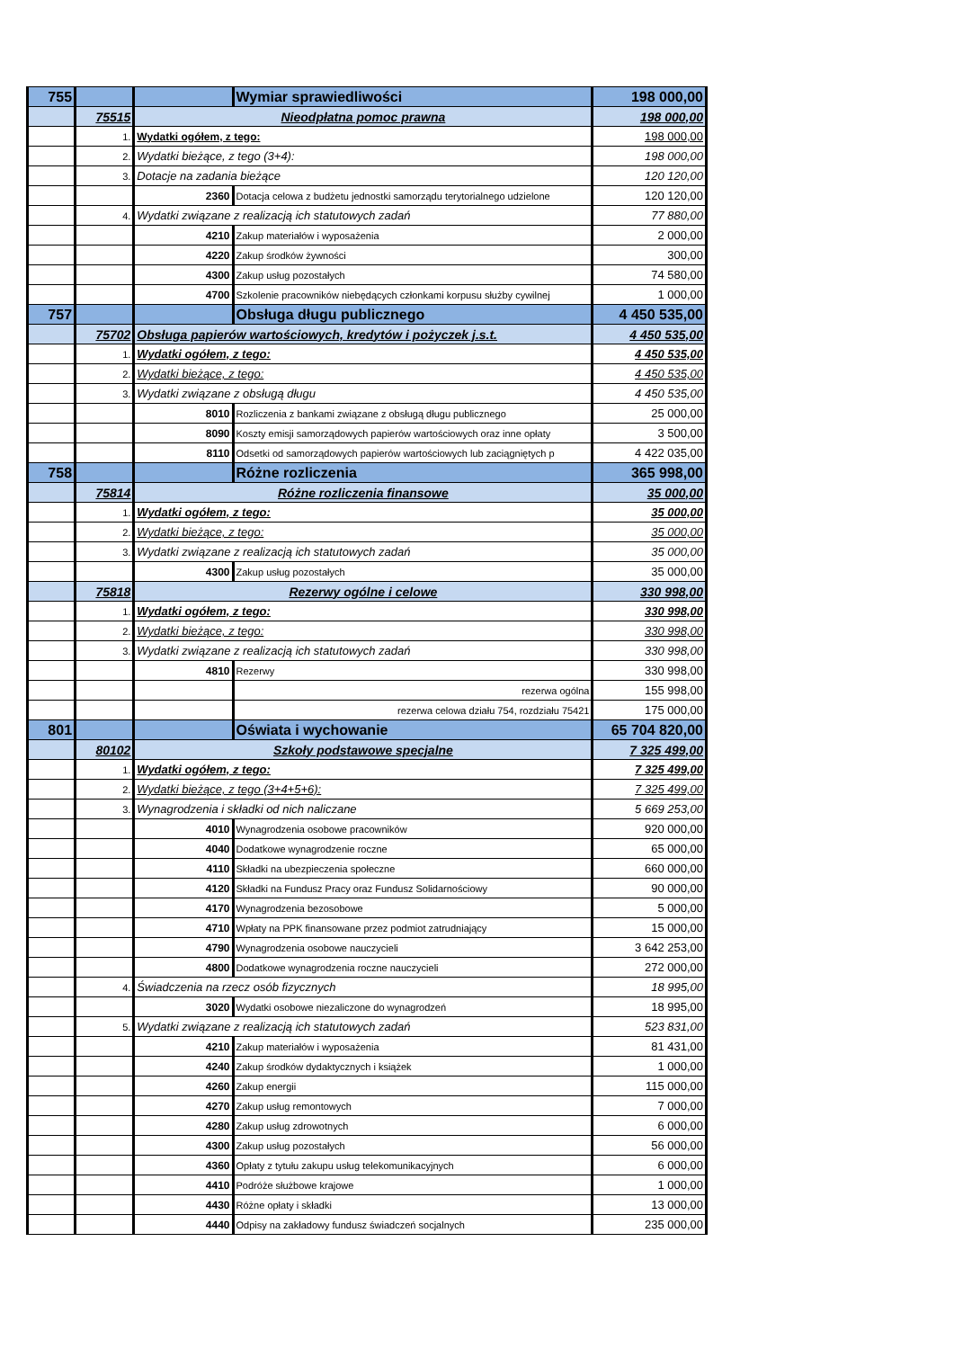| 755 | | | Wymiar sprawiedliwości | 198 000,00 |
| | 75515 | Nieodpłatna pomoc prawna | | 198 000,00 |
| | 1. | Wydatki ogółem, z tego: | | 198 000,00 |
| | 2. | Wydatki bieżące, z tego (3+4): | | 198 000,00 |
| | 3. | Dotacje na zadania bieżące | | 120 120,00 |
| | | 2360 | Dotacja celowa z budżetu jednostki samorządu terytorialnego udzielone | 120 120,00 |
| | 4. | Wydatki związane z realizacją ich statutowych zadań | | 77 880,00 |
| | | 4210 | Zakup materiałów i wyposażenia | 2 000,00 |
| | | 4220 | Zakup środków żywności | 300,00 |
| | | 4300 | Zakup usług pozostałych | 74 580,00 |
| | | 4700 | Szkolenie pracowników niebędących członkami korpusu służby cywilnej | 1 000,00 |
| 757 | | | Obsługa długu publicznego | 4 450 535,00 |
| | 75702 | Obsługa papierów wartościowych, kredytów i pożyczek j.s.t. | | 4 450 535,00 |
| | 1. | Wydatki ogółem, z tego: | | 4 450 535,00 |
| | 2. | Wydatki bieżące, z tego: | | 4 450 535,00 |
| | 3. | Wydatki związane z obsługą długu | | 4 450 535,00 |
| | | 8010 | Rozliczenia z bankami związane z obsługą długu publicznego | 25 000,00 |
| | | 8090 | Koszty emisji samorządowych papierów wartościowych oraz inne opłaty | 3 500,00 |
| | | 8110 | Odsetki od samorządowych papierów wartościowych lub zaciągniętych p | 4 422 035,00 |
| 758 | | | Różne rozliczenia | 365 998,00 |
| | 75814 | Różne rozliczenia finansowe | | 35 000,00 |
| | 1. | Wydatki ogółem, z tego: | | 35 000,00 |
| | 2. | Wydatki bieżące, z tego: | | 35 000,00 |
| | 3. | Wydatki związane z realizacją ich statutowych zadań | | 35 000,00 |
| | | 4300 | Zakup usług pozostałych | 35 000,00 |
| | 75818 | Rezerwy ogólne i celowe | | 330 998,00 |
| | 1. | Wydatki ogółem, z tego: | | 330 998,00 |
| | 2. | Wydatki bieżące, z tego: | | 330 998,00 |
| | 3. | Wydatki związane z realizacją ich statutowych zadań | | 330 998,00 |
| | | 4810 | Rezerwy | 330 998,00 |
| | | | rezerwa ogólna | 155 998,00 |
| | | | rezerwa celowa działu 754, rozdziału 75421 | 175 000,00 |
| 801 | | | Oświata i wychowanie | 65 704 820,00 |
| | 80102 | Szkoły podstawowe specjalne | | 7 325 499,00 |
| | 1. | Wydatki ogółem, z tego: | | 7 325 499,00 |
| | 2. | Wydatki bieżące, z tego (3+4+5+6): | | 7 325 499,00 |
| | 3. | Wynagrodzenia i składki od nich naliczane | | 5 669 253,00 |
| | | 4010 | Wynagrodzenia osobowe pracowników | 920 000,00 |
| | | 4040 | Dodatkowe wynagrodzenie roczne | 65 000,00 |
| | | 4110 | Składki na ubezpieczenia społeczne | 660 000,00 |
| | | 4120 | Składki na Fundusz Pracy oraz Fundusz Solidarnościowy | 90 000,00 |
| | | 4170 | Wynagrodzenia bezosobowe | 5 000,00 |
| | | 4710 | Wpłaty na PPK finansowane przez podmiot zatrudniający | 15 000,00 |
| | | 4790 | Wynagrodzenia osobowe nauczycieli | 3 642 253,00 |
| | | 4800 | Dodatkowe wynagrodzenia roczne nauczycieli | 272 000,00 |
| | 4. | Świadczenia na rzecz osób fizycznych | | 18 995,00 |
| | | 3020 | Wydatki osobowe niezaliczone do wynagrodzeń | 18 995,00 |
| | 5. | Wydatki związane z realizacją ich statutowych zadań | | 523 831,00 |
| | | 4210 | Zakup materiałów i wyposażenia | 81 431,00 |
| | | 4240 | Zakup środków dydaktycznych i książek | 1 000,00 |
| | | 4260 | Zakup energii | 115 000,00 |
| | | 4270 | Zakup usług remontowych | 7 000,00 |
| | | 4280 | Zakup usług zdrowotnych | 6 000,00 |
| | | 4300 | Zakup usług pozostałych | 56 000,00 |
| | | 4360 | Opłaty z tytułu zakupu usług telekomunikacyjnych | 6 000,00 |
| | | 4410 | Podróże służbowe krajowe | 1 000,00 |
| | | 4430 | Różne opłaty i składki | 13 000,00 |
| | | 4440 | Odpisy na zakładowy fundusz świadczeń socjalnych | 235 000,00 |